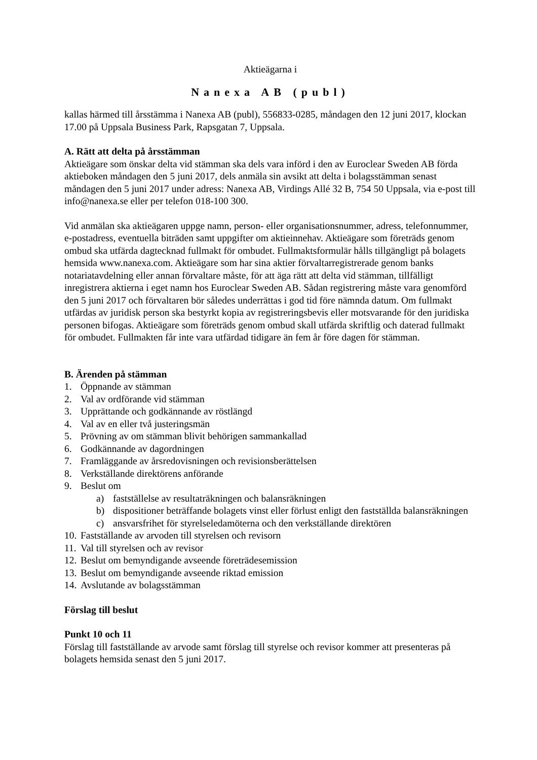Aktieägarna i
Nanexa AB (publ)
kallas härmed till årsstämma i Nanexa AB (publ), 556833-0285, måndagen den 12 juni 2017, klockan 17.00 på Uppsala Business Park, Rapsgatan 7, Uppsala.
A. Rätt att delta på årsstämman
Aktieägare som önskar delta vid stämman ska dels vara införd i den av Euroclear Sweden AB förda aktieboken måndagen den 5 juni 2017, dels anmäla sin avsikt att delta i bolagsstämman senast måndagen den 5 juni 2017 under adress: Nanexa AB, Virdings Allé 32 B, 754 50 Uppsala, via e-post till info@nanexa.se eller per telefon 018-100 300.
Vid anmälan ska aktieägaren uppge namn, person- eller organisationsnummer, adress, telefonnummer, e-postadress, eventuella biträden samt uppgifter om aktieinnehav. Aktieägare som företräds genom ombud ska utfärda dagtecknad fullmakt för ombudet. Fullmaktsformulär hålls tillgängligt på bolagets hemsida www.nanexa.com. Aktieägare som har sina aktier förvaltarregistrerade genom banks notariatavdelning eller annan förvaltare måste, för att äga rätt att delta vid stämman, tillfälligt inregistrera aktierna i eget namn hos Euroclear Sweden AB. Sådan registrering måste vara genomförd den 5 juni 2017 och förvaltaren bör således underrättas i god tid före nämnda datum. Om fullmakt utfärdas av juridisk person ska bestyrkt kopia av registreringsbevis eller motsvarande för den juridiska personen bifogas. Aktieägare som företräds genom ombud skall utfärda skriftlig och daterad fullmakt för ombudet. Fullmakten får inte vara utfärdad tidigare än fem år före dagen för stämman.
B. Ärenden på stämman
1. Öppnande av stämman
2. Val av ordförande vid stämman
3. Upprättande och godkännande av röstlängd
4. Val av en eller två justeringsmän
5. Prövning av om stämman blivit behörigen sammankallad
6. Godkännande av dagordningen
7. Framläggande av årsredovisningen och revisionsberättelsen
8. Verkställande direktörens anförande
9. Beslut om
a) fastställelse av resultaträkningen och balansräkningen
b) dispositioner beträffande bolagets vinst eller förlust enligt den fastställda balansräkningen
c) ansvarsfrihet för styrelseledamöterna och den verkställande direktören
10. Fastställande av arvoden till styrelsen och revisorn
11. Val till styrelsen och av revisor
12. Beslut om bemyndigande avseende företrädesemission
13. Beslut om bemyndigande avseende riktad emission
14. Avslutande av bolagsstämman
Förslag till beslut
Punkt 10 och 11
Förslag till fastställande av arvode samt förslag till styrelse och revisor kommer att presenteras på bolagets hemsida senast den 5 juni 2017.